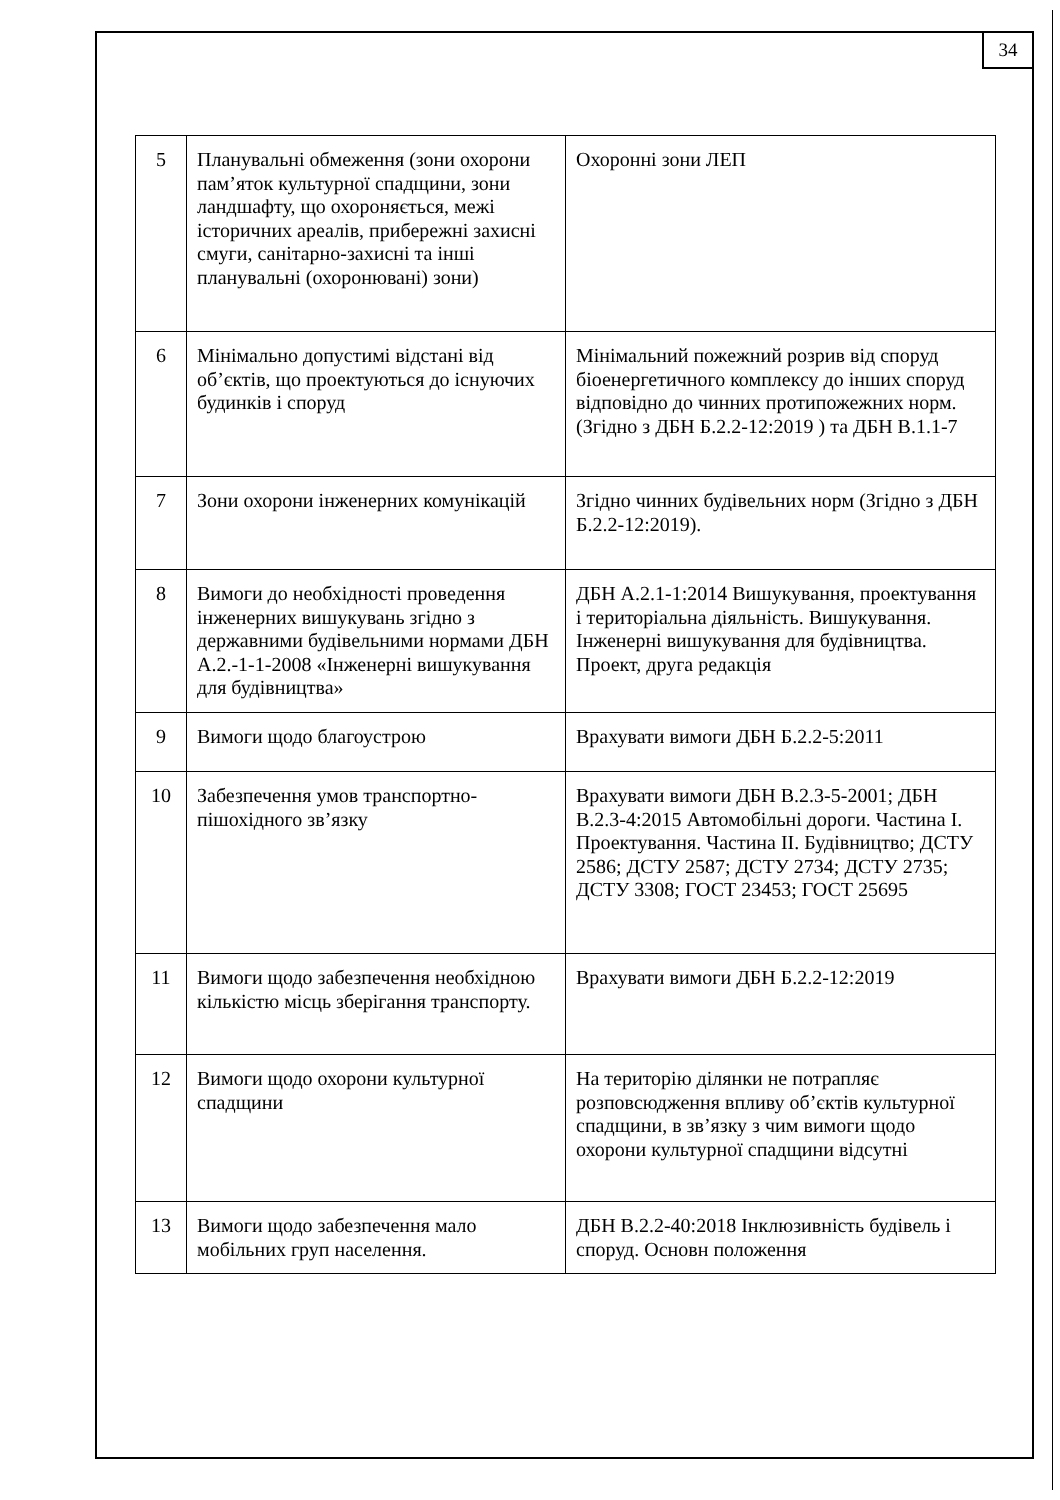34
| 5 | Планувальні обмеження (зони охорони пам’яток культурної спадщини, зони ландшафту, що охороняється, межі історичних ареалів, прибережні захисні смуги, санітарно-захисні та інші планувальні (охоронювані) зони) | Охоронні зони ЛЕП |
| 6 | Мінімально допустимі відстані від об’єктів, що проектуються до існуючих будинків і споруд | Мінімальний пожежний розрив від споруд біоенергетичного комплексу до інших споруд відповідно до чинних протипожежних норм. (Згідно з ДБН Б.2.2-12:2019 ) та ДБН В.1.1-7 |
| 7 | Зони охорони інженерних комунікацій | Згідно чинних будівельних норм (Згідно з ДБН Б.2.2-12:2019). |
| 8 | Вимоги до необхідності проведення інженерних вишукувань згідно з державними будівельними нормами ДБН А.2.-1-1-2008 «Інженерні вишукування для будівництва» | ДБН А.2.1-1:2014 Вишукування, проектування і територіальна діяльність. Вишукування. Інженерні вишукування для будівництва. Проект, друга редакція |
| 9 | Вимоги щодо благоустрою | Врахувати вимоги ДБН Б.2.2-5:2011 |
| 10 | Забезпечення умов транспортно-пішохідного зв’язку | Врахувати вимоги ДБН В.2.3-5-2001; ДБН В.2.3-4:2015 Автомобільні дороги. Частина І. Проектування. Частина ІІ. Будівництво; ДСТУ 2586; ДСТУ 2587; ДСТУ 2734; ДСТУ 2735; ДСТУ 3308; ГОСТ 23453; ГОСТ 25695 |
| 11 | Вимоги щодо забезпечення необхідною кількістю місць зберігання транспорту. | Врахувати вимоги ДБН Б.2.2-12:2019 |
| 12 | Вимоги щодо охорони культурної спадщини | На територію ділянки не потрапляє розповсюдження впливу об’єктів культурної спадщини, в зв’язку з чим вимоги щодо охорони культурної спадщини відсутні |
| 13 | Вимоги щодо забезпечення мало мобільних груп населення. | ДБН В.2.2-40:2018 Інклюзивність будівель і споруд. Основн положення |